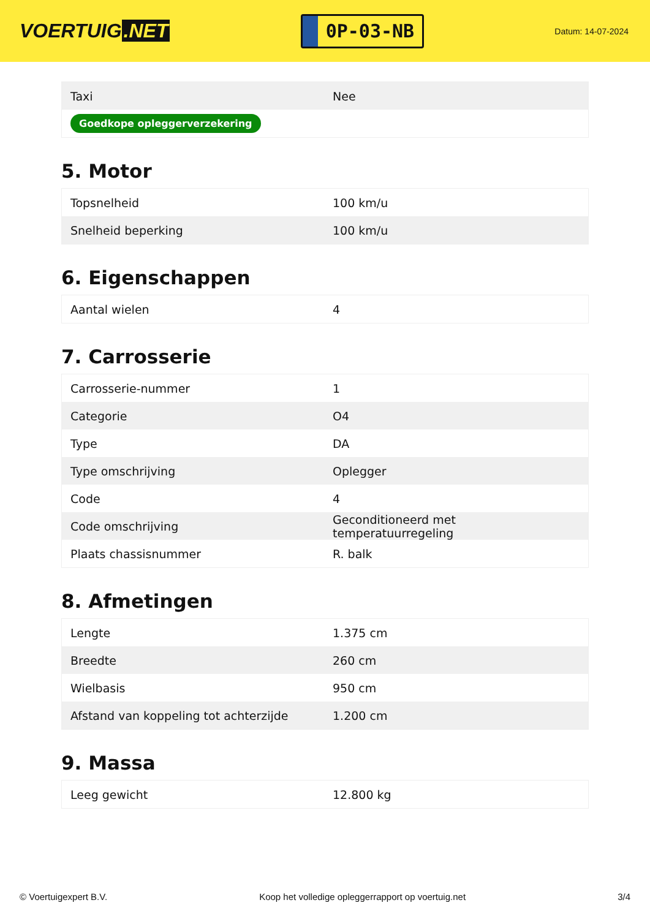VOERTUIG.NET
0P-03-NB
Datum: 14-07-2024
| Taxi | Nee |
| Goedkope opleggerverzekering | |
5. Motor
| Topsnelheid | 100 km/u |
| Snelheid beperking | 100 km/u |
6. Eigenschappen
| Aantal wielen | 4 |
7. Carrosserie
| Carrosserie-nummer | 1 |
| Categorie | O4 |
| Type | DA |
| Type omschrijving | Oplegger |
| Code | 4 |
| Code omschrijving | Geconditioneerd met temperatuurregeling |
| Plaats chassisnummer | R. balk |
8. Afmetingen
| Lengte | 1.375 cm |
| Breedte | 260 cm |
| Wielbasis | 950 cm |
| Afstand van koppeling tot achterzijde | 1.200 cm |
9. Massa
| Leeg gewicht | 12.800 kg |
© Voertuigexpert B.V. Koop het volledige opleggerrapport op voertuig.net 3/4